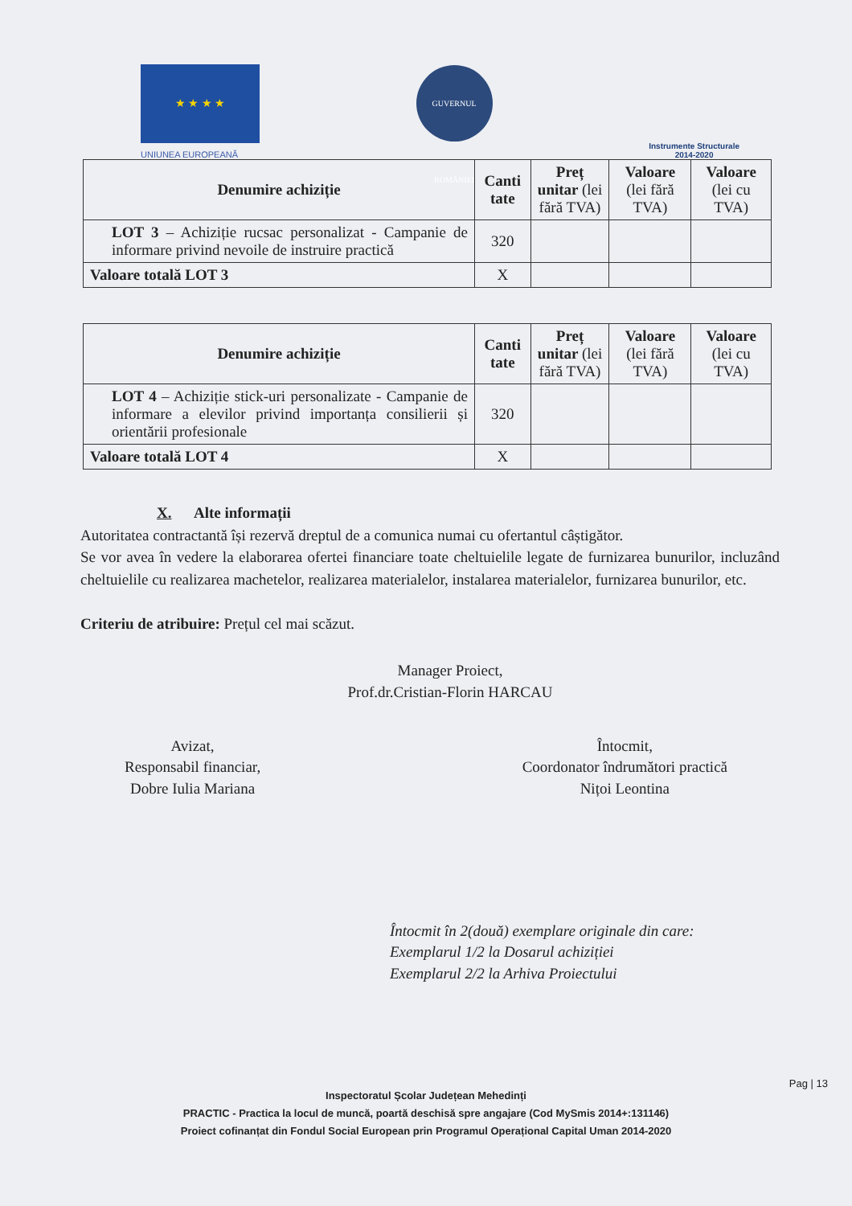★ ★ ★ ★
UNIUNEA EUROPEANĂ
GUVERNUL ROMÂNIEI
Instrumente Structurale
2014-2020
| Denumire achiziție | Canti tate | Preț unitar (lei fără TVA) | Valoare (lei fără TVA) | Valoare (lei cu TVA) |
| --- | --- | --- | --- | --- |
| LOT 3 – Achiziție rucsac personalizat - Campanie de informare privind nevoile de instruire practică | 320 | | | |
| Valoare totală LOT 3 | X | | | |
| Denumire achiziție | Canti tate | Preț unitar (lei fără TVA) | Valoare (lei fără TVA) | Valoare (lei cu TVA) |
| --- | --- | --- | --- | --- |
| LOT 4 – Achiziție stick-uri personalizate - Campanie de informare a elevilor privind importanța consilierii și orientării profesionale | 320 | | | |
| Valoare totală LOT 4 | X | | | |
X. Alte informații
Autoritatea contractantă își rezervă dreptul de a comunica numai cu ofertantul câștigător.
Se vor avea în vedere la elaborarea ofertei financiare toate cheltuielile legate de furnizarea bunurilor, incluzând cheltuielile cu realizarea machetelor, realizarea materialelor, instalarea materialelor, furnizarea bunurilor, etc.
Criteriu de atribuire: Prețul cel mai scăzut.
Manager Proiect,
Prof.dr.Cristian-Florin HARCAU
Avizat,
Responsabil financiar,
Dobre Iulia Mariana
Întocmit,
Coordonator îndrumători practică
Nițoi Leontina
Întocmit în 2(două) exemplare originale din care:
Exemplarul 1/2 la Dosarul achiziției
Exemplarul 2/2 la Arhiva Proiectului
Pag | 13
Inspectoratul Școlar Județean Mehedinți
PRACTIC - Practica la locul de muncă, poartă deschisă spre angajare (Cod MySmis 2014+:131146)
Proiect cofinanțat din Fondul Social European prin Programul Operațional Capital Uman 2014-2020